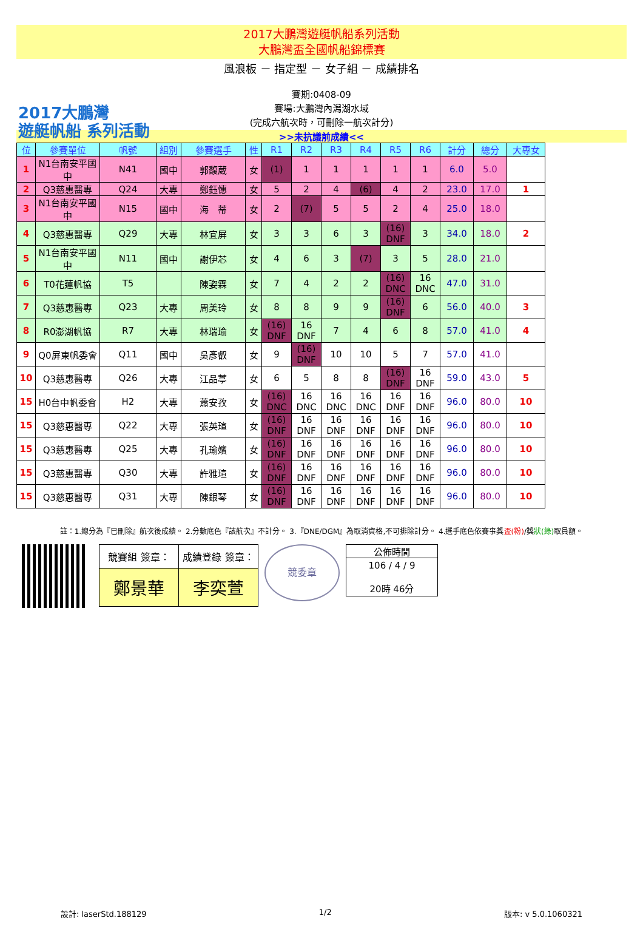2017大鵬灣遊艇帆船系列活動
大鵬灣盃全國帆船錦標賽
風浪板 － 指定型 － 女子組 － 成績排名
2017大鵬灣
遊艇帆船 系列活動
賽期:0408-09
賽場:大鵬灣內潟湖水域
(完成六航次時，可刪除一航次計分)
>>未抗議前成績<<
| 位 | 參賽單位 | 帆號 | 組別 | 參賽選手 | 性 | R1 | R2 | R3 | R4 | R5 | R6 | 計分 | 總分 | 大專女 |
| --- | --- | --- | --- | --- | --- | --- | --- | --- | --- | --- | --- | --- | --- | --- |
| 1 | N1台南安平國中 | N41 | 國中 | 郭馥葳 | 女 | (1) | 1 | 1 | 1 | 1 | 1 | 6.0 | 5.0 | |
| 2 | Q3慈惠醫專 | Q24 | 大專 | 鄭鈺憓 | 女 | 5 | 2 | 4 | (6) | 4 | 2 | 23.0 | 17.0 | 1 |
| 3 | N1台南安平國中 | N15 | 國中 | 海 蒂 | 女 | 2 | (7) | 5 | 5 | 2 | 4 | 25.0 | 18.0 | |
| 4 | Q3慈惠醫專 | Q29 | 大專 | 林宜屏 | 女 | 3 | 3 | 6 | 3 | (16) DNF | 3 | 34.0 | 18.0 | 2 |
| 5 | N1台南安平國中 | N11 | 國中 | 謝伊芯 | 女 | 4 | 6 | 3 | (7) | 3 | 5 | 28.0 | 21.0 | |
| 6 | T0花蓮帆協 | T5 | | 陳姿霖 | 女 | 7 | 4 | 2 | 2 | (16) DNC | 16 DNC | 47.0 | 31.0 | |
| 7 | Q3慈惠醫專 | Q23 | 大專 | 周美玲 | 女 | 8 | 8 | 9 | 9 | (16) DNF | 6 | 56.0 | 40.0 | 3 |
| 8 | R0澎湖帆協 | R7 | 大專 | 林瑞瑜 | 女 | (16) DNF | 16 DNF | 7 | 4 | 6 | 8 | 57.0 | 41.0 | 4 |
| 9 | Q0屏東帆委會 | Q11 | 國中 | 吳彥叡 | 女 | 9 | (16) DNF | 10 | 10 | 5 | 7 | 57.0 | 41.0 | |
| 10 | Q3慈惠醫專 | Q26 | 大專 | 江品葶 | 女 | 6 | 5 | 8 | 8 | (16) DNF | 16 DNF | 59.0 | 43.0 | 5 |
| 15 | H0台中帆委會 | H2 | 大專 | 蕭安孜 | 女 | (16) DNC | 16 DNC | 16 DNC | 16 DNC | 16 DNF | 16 DNF | 96.0 | 80.0 | 10 |
| 15 | Q3慈惠醫專 | Q22 | 大專 | 張英瑄 | 女 | (16) DNF | 16 DNF | 16 DNF | 16 DNF | 16 DNF | 16 DNF | 96.0 | 80.0 | 10 |
| 15 | Q3慈惠醫專 | Q25 | 大專 | 孔瑜嬪 | 女 | (16) DNF | 16 DNF | 16 DNF | 16 DNF | 16 DNF | 16 DNF | 96.0 | 80.0 | 10 |
| 15 | Q3慈惠醫專 | Q30 | 大專 | 許雅瑄 | 女 | (16) DNF | 16 DNF | 16 DNF | 16 DNF | 16 DNF | 16 DNF | 96.0 | 80.0 | 10 |
| 15 | Q3慈惠醫專 | Q31 | 大專 | 陳銀琴 | 女 | (16) DNF | 16 DNF | 16 DNF | 16 DNF | 16 DNF | 16 DNF | 96.0 | 80.0 | 10 |
註：1.總分為『已刪除』航次後成績。 2.分數底色『該航次』不計分。 3.『DNE/DGM』為取消資格,不可排除計分。 4.選手底色依賽事獎盃(粉)/獎狀(綠) 取員額。
| 競賽組 簽章： | 成績登錄 簽章： |
| 鄭景華 | 李奕萱 |
競委章
| 公佈時間 |
| 106 / 4 / 9 20時 46分 |
設計: laserStd.188129 1/2 版本: v 5.0.1060321